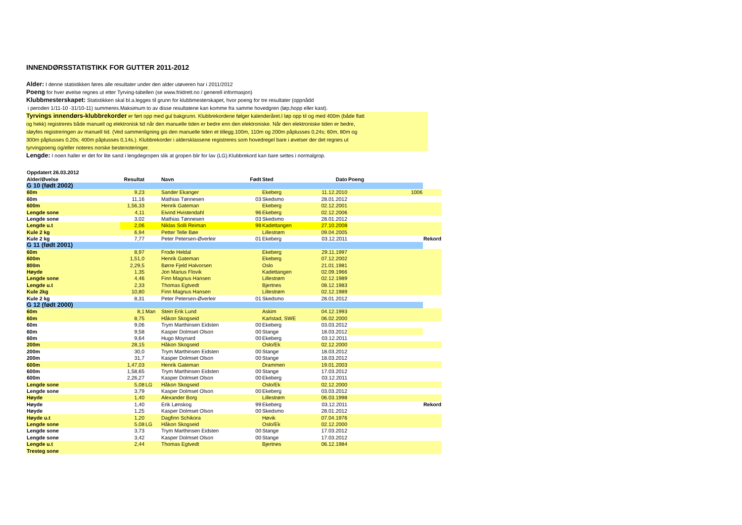INNENDØRSSTATISTIKK FOR GUTTER 2011-2012
Alder: I denne statistikken føres alle resultater under den alder utøveren har i 2011/2012
Poeng for hver øvelse regnes ut etter Tyrving-tabellen (se www.friidrett.no / generell informasjon)
Klubbmesterskapet: Statistikken skal bl.a.legges til grunn for klubbmesterskapet, hvor poeng for tre resultater (oppnådd
i peroden 1/11-10 -31/10-11) summeres.Maksimum to av disse resultatene kan komme fra samme hovedgren (løp,hopp eller kast).
Tyrvings innendørs-klubbrekorder er ført opp med gul bakgrunn. Klubbrekordene følger kalenderåret.I løp opp til og med 400m (både flatt
og hekk) registreres både manuell og elektronisk tid når den manuelle tiden er bedre enn den elektroniske. Når den elektroniske tiden er bedre,
sløyfes registreringen av manuell tid. (Ved sammenligning gis den manuelle tiden et tillegg.100m, 110m og 200m påplusses 0,24s; 60m, 80m og
300m påplusses 0,20s; 400m påplusses 0,14s.). Klubbrekorder i aldersklassene registreres som hovedregel bare i øvelser der det regnes ut
tyrvingpoeng og/eller noteres norske bestenoteringer.
Lengde: I noen haller er det for lite sand i lengdegropen slik at gropen blir for lav (LG).Klubbrekord kan bare settes i normalgrop.
| Oppdatert 26.03.2012 | | | | | | | | |
| --- | --- | --- | --- | --- | --- | --- | --- | --- |
| Alder/Øvelse | Resultat | | Navn | Født | Sted | Dato | Poeng | |
| G 10 (født 2002) | | | | | | | | |
| 60m | 9,23 | | Sander Ekanger | | Ekeberg | 11.12.2010 | 1006 | |
| 60m | 11,16 | | Mathias Tønnesen | 03 | Skedsmo | 28.01.2012 | | |
| 600m | 1,56,33 | | Henrik Gateman | | Ekeberg | 02.12.2001 | | |
| Lengde sone | 4,11 | | Eivind Hvistendahl | 96 | Ekeberg | 02.12.2006 | | |
| Lengde sone | 3,02 | | Mathias Tønnesen | 03 | Skedsmo | 28.01.2012 | | |
| Lengde u.t | 2,06 | | Niklas Solli Reiman | 98 | Kadettangen | 27.10.2008 | | |
| Kule 2 kg | 6,94 | | Petter Telle Bøe | | Lillestrøm | 09.04.2005 | | |
| Kule 2 kg | 7,77 | | Peter Petersen-Øverleir | 01 | Ekeberg | 03.12.2011 | | Rekord |
| G 11 (født 2001) | | | | | | | | |
| 60m | 8,97 | | Frode Heldal | | Ekeberg | 29.11.1997 | | |
| 600m | 1,51,0 | | Henrik Gateman | | Ekeberg | 07.12.2002 | | |
| 800m | 2,29,5 | | Børre Fjeld Halvorsen | | Oslo | 21.01.1981 | | |
| Høyde | 1,35 | | Jon Marius Flovik | | Kadettangen | 02.09.1966 | | |
| Lengde sone | 4,46 | | Finn Magnus Hansen | | Lillestrøm | 02.12.1989 | | |
| Lengde u.t | 2,33 | | Thomas Egtvedt | | Bjertnes | 08.12.1983 | | |
| Kule 2kg | 10,80 | | Finn Magnus Hansen | | Lillestrøm | 02.12.1989 | | |
| Kule 2 kg | 8,31 | | Peter Petersen-Øverleir | 01 | Skedsmo | 28.01.2012 | | |
| G 12 (født 2000) | | | | | | | | |
| 60m | 8,1 | Man | Stein Erik Lund | | Askim | 04.12.1993 | | |
| 60m | 8,75 | | Håkon Skogseid | | Karlstad, SWE | 06.02.2000 | | |
| 60m | 9,06 | | Trym Marthinsen Eidsten | 00 | Ekeberg | 03.03.2012 | | |
| 60m | 9,58 | | Kasper Dolmset Olson | 00 | Stange | 18.03.2012 | | |
| 60m | 9,64 | | Hugo Moynard | 00 | Ekeberg | 03.12.2011 | | |
| 200m | 28,15 | | Håkon Skogseid | | Oslo/Ek | 02.12.2000 | | |
| 200m | 30,0 | | Trym Marthinsen Eidsten | 00 | Stange | 18.03.2012 | | |
| 200m | 31,7 | | Kasper Dolmset Olson | 00 | Stange | 18.03.2012 | | |
| 600m | 1,47,03 | | Henrik Gateman | | Drammen | 19.01.2003 | | |
| 600m | 1,58,65 | | Trym Marthinsen Eidsten | 00 | Stange | 17.03.2012 | | |
| 600m | 2,26,27 | | Kasper Dolmset Olson | 00 | Ekeberg | 03.12.2011 | | |
| Lengde sone | 5,08 | LG | Håkon Skogseid | | Oslo/Ek | 02.12.2000 | | |
| Lengde sone | 3,79 | | Kasper Dolmset Olson | 00 | Ekeberg | 03.03.2012 | | |
| Høyde | 1,40 | | Alexander Borg | | Lillestrøm | 06.03.1998 | | |
| Høyde | 1,40 | | Erik Lønskog | 99 | Ekeberg | 03.12.2011 | | Rekord |
| Høyde | 1,25 | | Kasper Dolmset Olson | 00 | Skedsmo | 28.01.2012 | | |
| Høyde u.t | 1,20 | | Dagfinn Schikora | | Høvik | 07.04.1976 | | |
| Lengde sone | 5,08 | LG | Håkon Skogseid | | Oslo/Ek | 02.12.2000 | | |
| Lengde sone | 3,73 | | Trym Marthinsen Eidsten | 00 | Stange | 17.03.2012 | | |
| Lengde sone | 3,42 | | Kasper Dolmset Olson | 00 | Stange | 17.03.2012 | | |
| Lengde u.t | 2,44 | | Thomas Egtvedt | | Bjertnes | 06.12.1984 | | |
| Tresteg sone | | | | | | | | |